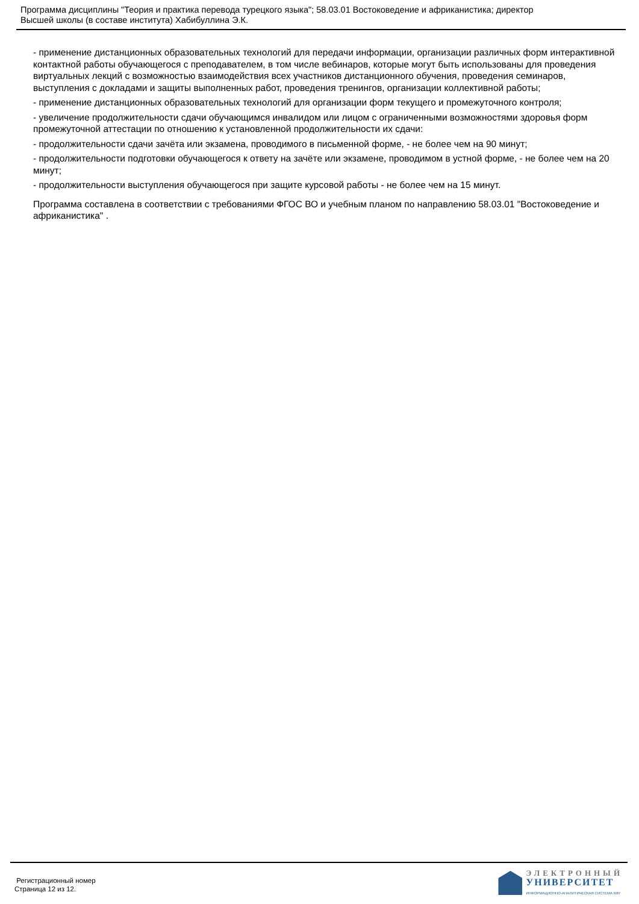Программа дисциплины "Теория и практика перевода турецкого языка"; 58.03.01 Востоковедение и африканистика; директор
Высшей школы (в составе института) Хабибуллина Э.К.
- применение дистанционных образовательных технологий для передачи информации, организации различных форм интерактивной контактной работы обучающегося с преподавателем, в том числе вебинаров, которые могут быть использованы для проведения виртуальных лекций с возможностью взаимодействия всех участников дистанционного обучения, проведения семинаров, выступления с докладами и защиты выполненных работ, проведения тренингов, организации коллективной работы;
- применение дистанционных образовательных технологий для организации форм текущего и промежуточного контроля;
- увеличение продолжительности сдачи обучающимся инвалидом или лицом с ограниченными возможностями здоровья форм промежуточной аттестации по отношению к установленной продолжительности их сдачи:
- продолжительности сдачи зачёта или экзамена, проводимого в письменной форме, - не более чем на 90 минут;
- продолжительности подготовки обучающегося к ответу на зачёте или экзамене, проводимом в устной форме, - не более чем на 20 минут;
- продолжительности выступления обучающегося при защите курсовой работы - не более чем на 15 минут.
Программа составлена в соответствии с требованиями ФГОС ВО и учебным планом по направлению 58.03.01 "Востоковедение и африканистика" .
Регистрационный номер
Страница 12 из 12.
ЭЛЕКТРОННЫЙ
УНИВЕРСИТЕТ
ИНФОРМАЦИОННО-АНАЛИТИЧЕСКАЯ СИСТЕМА КФУ